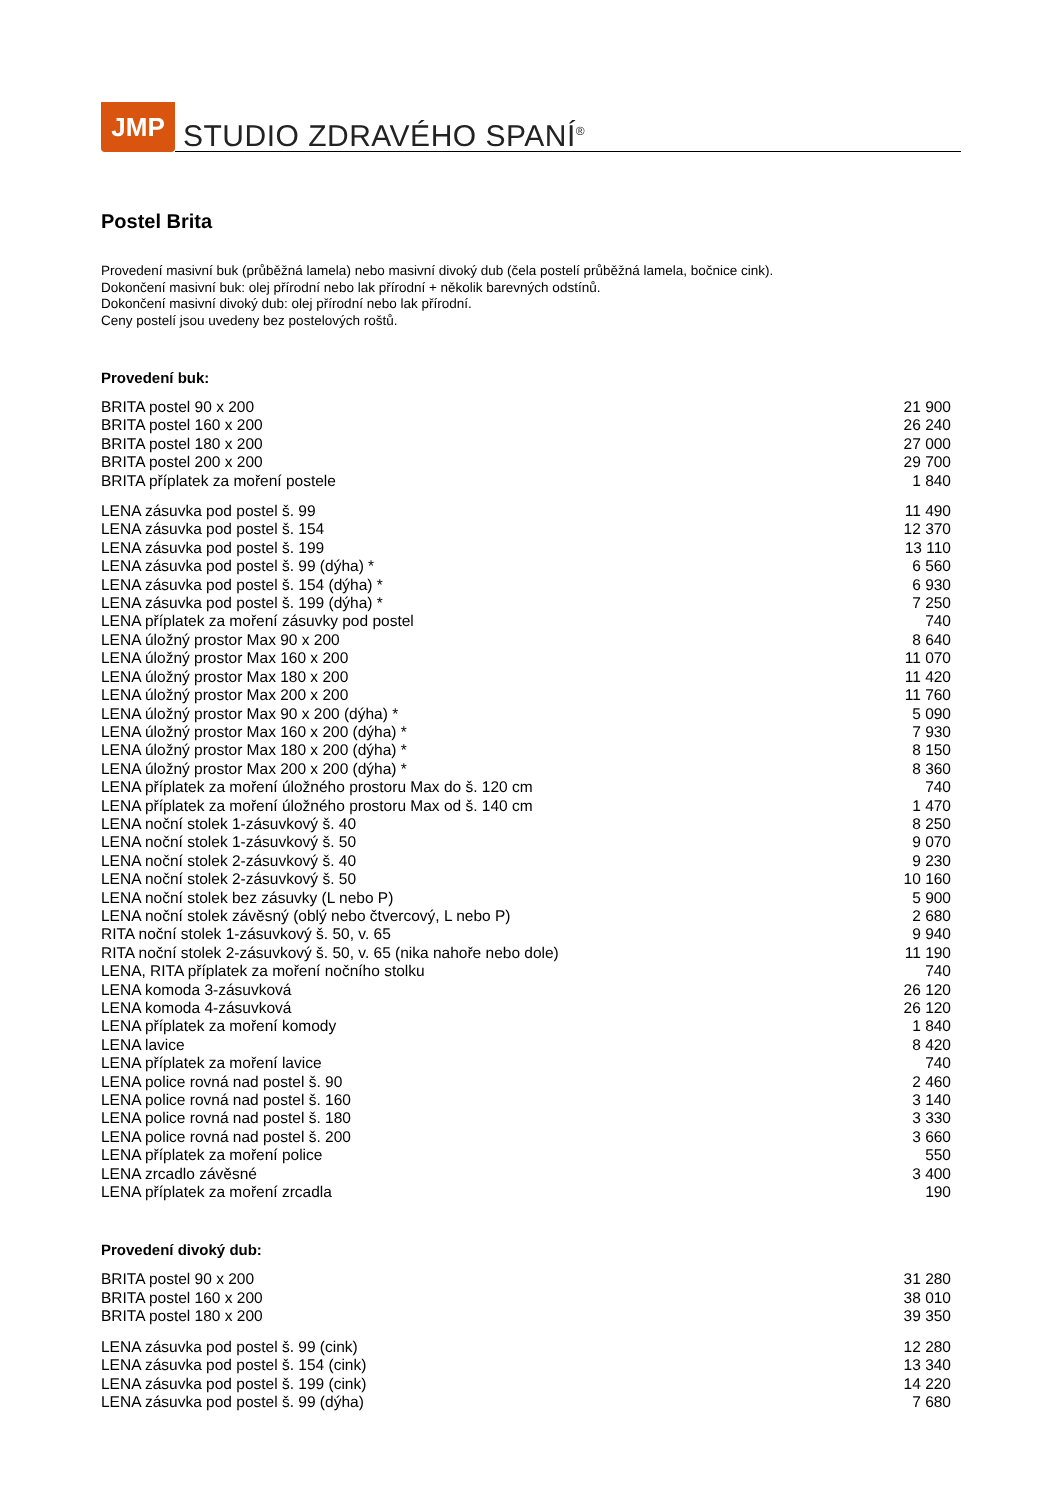JMP
STUDIO ZDRAVÉHO SPANÍ<sup>®</sup>
Postel Brita
Provedení masivní buk (průběžná lamela) nebo masivní divoký dub (čela postelí průběžná lamela, bočnice cink).
Dokončení masivní buk: olej přírodní nebo lak přírodní + několik barevných odstínů.
Dokončení masivní divoký dub: olej přírodní nebo lak přírodní.
Ceny postelí jsou uvedeny bez postelových roštů.
Provedení buk:
| BRITA postel 90 x 200 | 21 900 |
| BRITA postel 160 x 200 | 26 240 |
| BRITA postel 180 x 200 | 27 000 |
| BRITA postel 200 x 200 | 29 700 |
| BRITA příplatek za moření postele | 1 840 |
| LENA zásuvka pod postel š. 99 | 11 490 |
| LENA zásuvka pod postel š. 154 | 12 370 |
| LENA zásuvka pod postel š. 199 | 13 110 |
| LENA zásuvka pod postel š. 99 (dýha) * | 6 560 |
| LENA zásuvka pod postel š. 154 (dýha) * | 6 930 |
| LENA zásuvka pod postel š. 199 (dýha) * | 7 250 |
| LENA příplatek za moření zásuvky pod postel | 740 |
| LENA úložný prostor Max 90 x 200 | 8 640 |
| LENA úložný prostor Max 160 x 200 | 11 070 |
| LENA úložný prostor Max 180 x 200 | 11 420 |
| LENA úložný prostor Max 200 x 200 | 11 760 |
| LENA úložný prostor Max 90 x 200 (dýha) * | 5 090 |
| LENA úložný prostor Max 160 x 200 (dýha) * | 7 930 |
| LENA úložný prostor Max 180 x 200 (dýha) * | 8 150 |
| LENA úložný prostor Max 200 x 200 (dýha) * | 8 360 |
| LENA příplatek za moření úložného prostoru Max do š. 120 cm | 740 |
| LENA příplatek za moření úložného prostoru Max od š. 140 cm | 1 470 |
| LENA noční stolek 1-zásuvkový š. 40 | 8 250 |
| LENA noční stolek 1-zásuvkový š. 50 | 9 070 |
| LENA noční stolek 2-zásuvkový š. 40 | 9 230 |
| LENA noční stolek 2-zásuvkový š. 50 | 10 160 |
| LENA noční stolek bez zásuvky (L nebo P) | 5 900 |
| LENA noční stolek závěsný (oblý nebo čtvercový, L nebo P) | 2 680 |
| RITA noční stolek 1-zásuvkový š. 50, v. 65 | 9 940 |
| RITA noční stolek 2-zásuvkový š. 50, v. 65 (nika nahoře nebo dole) | 11 190 |
| LENA, RITA příplatek za moření nočního stolku | 740 |
| LENA komoda 3-zásuvková | 26 120 |
| LENA komoda 4-zásuvková | 26 120 |
| LENA příplatek za moření komody | 1 840 |
| LENA lavice | 8 420 |
| LENA příplatek za moření lavice | 740 |
| LENA police rovná nad postel š. 90 | 2 460 |
| LENA police rovná nad postel š. 160 | 3 140 |
| LENA police rovná nad postel š. 180 | 3 330 |
| LENA police rovná nad postel š. 200 | 3 660 |
| LENA příplatek za moření police | 550 |
| LENA zrcadlo závěsné | 3 400 |
| LENA příplatek za moření zrcadla | 190 |
Provedení divoký dub:
| BRITA postel 90 x 200 | 31 280 |
| BRITA postel 160 x 200 | 38 010 |
| BRITA postel 180 x 200 | 39 350 |
| LENA zásuvka pod postel š. 99 (cink) | 12 280 |
| LENA zásuvka pod postel š. 154 (cink) | 13 340 |
| LENA zásuvka pod postel š. 199 (cink) | 14 220 |
| LENA zásuvka pod postel š. 99 (dýha) | 7 680 |